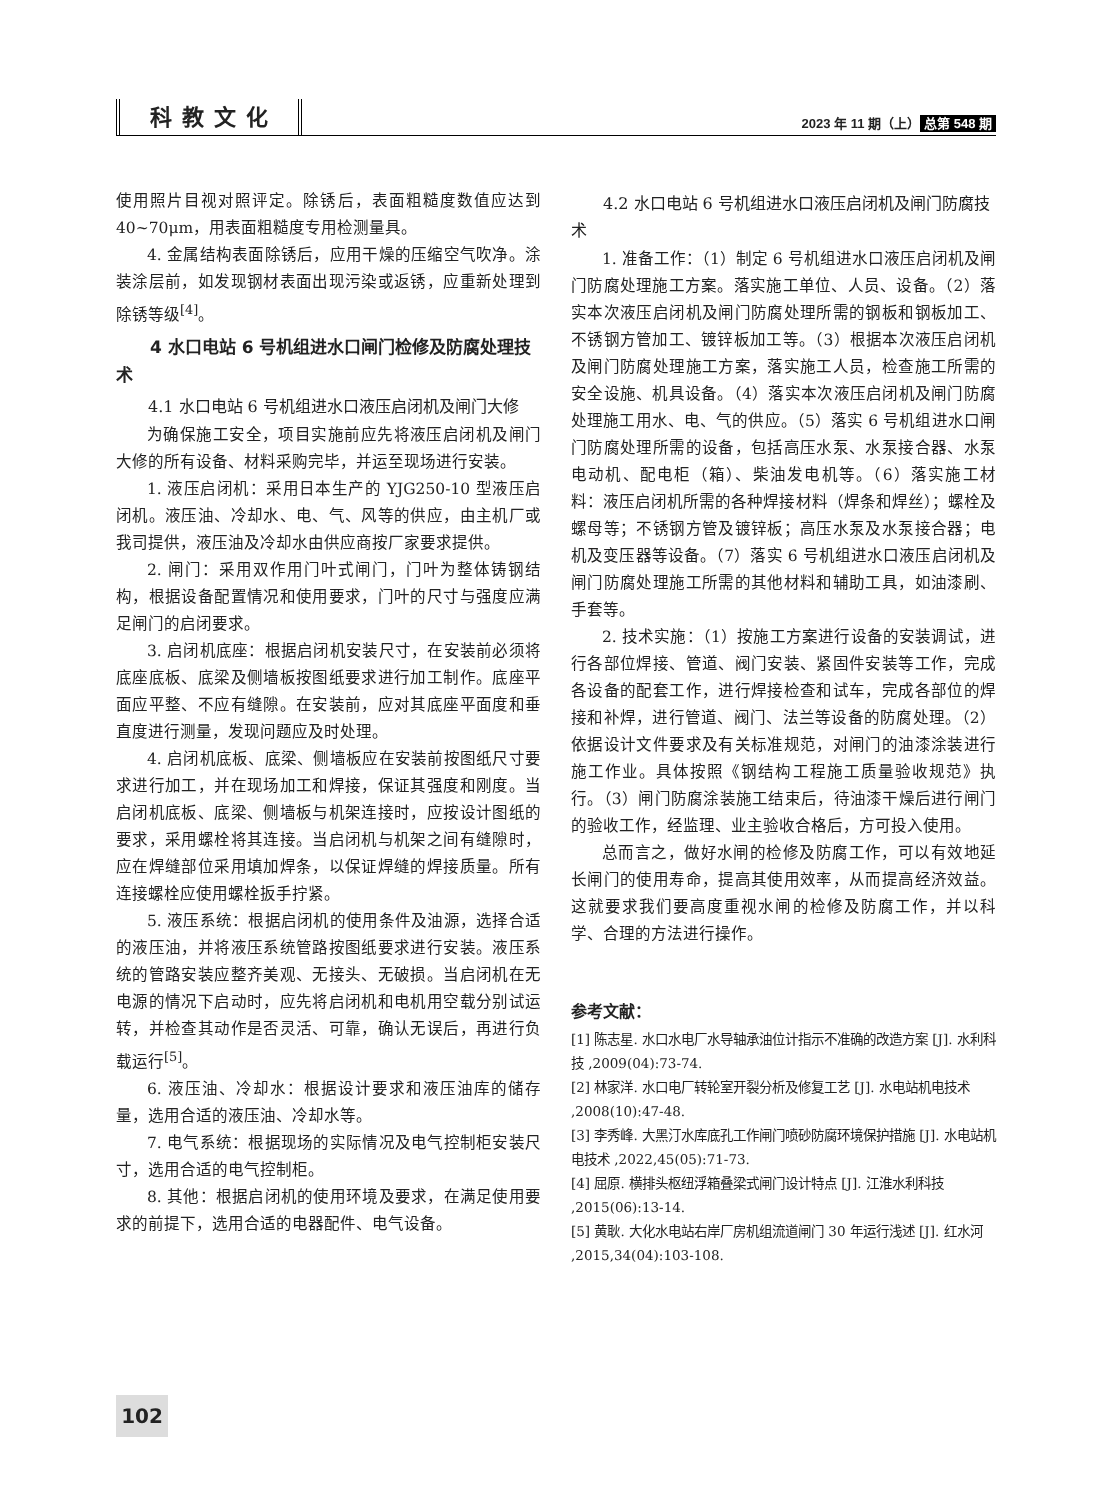科教文化
2023 年 11 期（上） 总第 548 期
使用照片目视对照评定。除锈后，表面粗糙度数值应达到 40~70μm，用表面粗糙度专用检测量具。
4. 金属结构表面除锈后，应用干燥的压缩空气吹净。涂装涂层前，如发现钢材表面出现污染或返锈，应重新处理到除锈等级<sup>[4]</sup>。
4 水口电站 6 号机组进水口闸门检修及防腐处理技术
4.1 水口电站 6 号机组进水口液压启闭机及闸门大修
为确保施工安全，项目实施前应先将液压启闭机及闸门大修的所有设备、材料采购完毕，并运至现场进行安装。
1. 液压启闭机：采用日本生产的 YJG250-10 型液压启闭机。液压油、冷却水、电、气、风等的供应，由主机厂或我司提供，液压油及冷却水由供应商按厂家要求提供。
2. 闸门：采用双作用门叶式闸门，门叶为整体铸钢结构，根据设备配置情况和使用要求，门叶的尺寸与强度应满足闸门的启闭要求。
3. 启闭机底座：根据启闭机安装尺寸，在安装前必须将底座底板、底梁及侧墙板按图纸要求进行加工制作。底座平面应平整、不应有缝隙。在安装前，应对其底座平面度和垂直度进行测量，发现问题应及时处理。
4. 启闭机底板、底梁、侧墙板应在安装前按图纸尺寸要求进行加工，并在现场加工和焊接，保证其强度和刚度。当启闭机底板、底梁、侧墙板与机架连接时，应按设计图纸的要求，采用螺栓将其连接。当启闭机与机架之间有缝隙时，应在焊缝部位采用填加焊条，以保证焊缝的焊接质量。所有连接螺栓应使用螺栓扳手拧紧。
5. 液压系统：根据启闭机的使用条件及油源，选择合适的液压油，并将液压系统管路按图纸要求进行安装。液压系统的管路安装应整齐美观、无接头、无破损。当启闭机在无电源的情况下启动时，应先将启闭机和电机用空载分别试运转，并检查其动作是否灵活、可靠，确认无误后，再进行负载运行<sup>[5]</sup>。
6. 液压油、冷却水：根据设计要求和液压油库的储存量，选用合适的液压油、冷却水等。
7. 电气系统：根据现场的实际情况及电气控制柜安装尺寸，选用合适的电气控制柜。
8. 其他：根据启闭机的使用环境及要求，在满足使用要求的前提下，选用合适的电器配件、电气设备。
4.2 水口电站 6 号机组进水口液压启闭机及闸门防腐技术
1. 准备工作：（1）制定 6 号机组进水口液压启闭机及闸门防腐处理施工方案。落实施工单位、人员、设备。（2）落实本次液压启闭机及闸门防腐处理所需的钢板和钢板加工、不锈钢方管加工、镀锌板加工等。（3）根据本次液压启闭机及闸门防腐处理施工方案，落实施工人员，检查施工所需的安全设施、机具设备。（4）落实本次液压启闭机及闸门防腐处理施工用水、电、气的供应。（5）落实 6 号机组进水口闸门防腐处理所需的设备，包括高压水泵、水泵接合器、水泵电动机、配电柜（箱）、柴油发电机等。（6）落实施工材料：液压启闭机所需的各种焊接材料（焊条和焊丝）；螺栓及螺母等；不锈钢方管及镀锌板；高压水泵及水泵接合器；电机及变压器等设备。（7）落实 6 号机组进水口液压启闭机及闸门防腐处理施工所需的其他材料和辅助工具，如油漆刷、手套等。
2. 技术实施：（1）按施工方案进行设备的安装调试，进行各部位焊接、管道、阀门安装、紧固件安装等工作，完成各设备的配套工作，进行焊接检查和试车，完成各部位的焊接和补焊，进行管道、阀门、法兰等设备的防腐处理。（2）依据设计文件要求及有关标准规范，对闸门的油漆涂装进行施工作业。具体按照《钢结构工程施工质量验收规范》执行。（3）闸门防腐涂装施工结束后，待油漆干燥后进行闸门的验收工作，经监理、业主验收合格后，方可投入使用。
总而言之，做好水闸的检修及防腐工作，可以有效地延长闸门的使用寿命，提高其使用效率，从而提高经济效益。这就要求我们要高度重视水闸的检修及防腐工作，并以科学、合理的方法进行操作。
参考文献：
[1] 陈志星. 水口水电厂水导轴承油位计指示不准确的改造方案 [J]. 水利科技 ,2009(04):73-74.
[2] 林家洋. 水口电厂转轮室开裂分析及修复工艺 [J]. 水电站机电技术 ,2008(10):47-48.
[3] 李秀峰. 大黑汀水库底孔工作闸门喷砂防腐环境保护措施 [J]. 水电站机电技术 ,2022,45(05):71-73.
[4] 屈原. 横排头枢纽浮箱叠梁式闸门设计特点 [J]. 江淮水利科技 ,2015(06):13-14.
[5] 黄耿. 大化水电站右岸厂房机组流道闸门 30 年运行浅述 [J]. 红水河 ,2015,34(04):103-108.
102